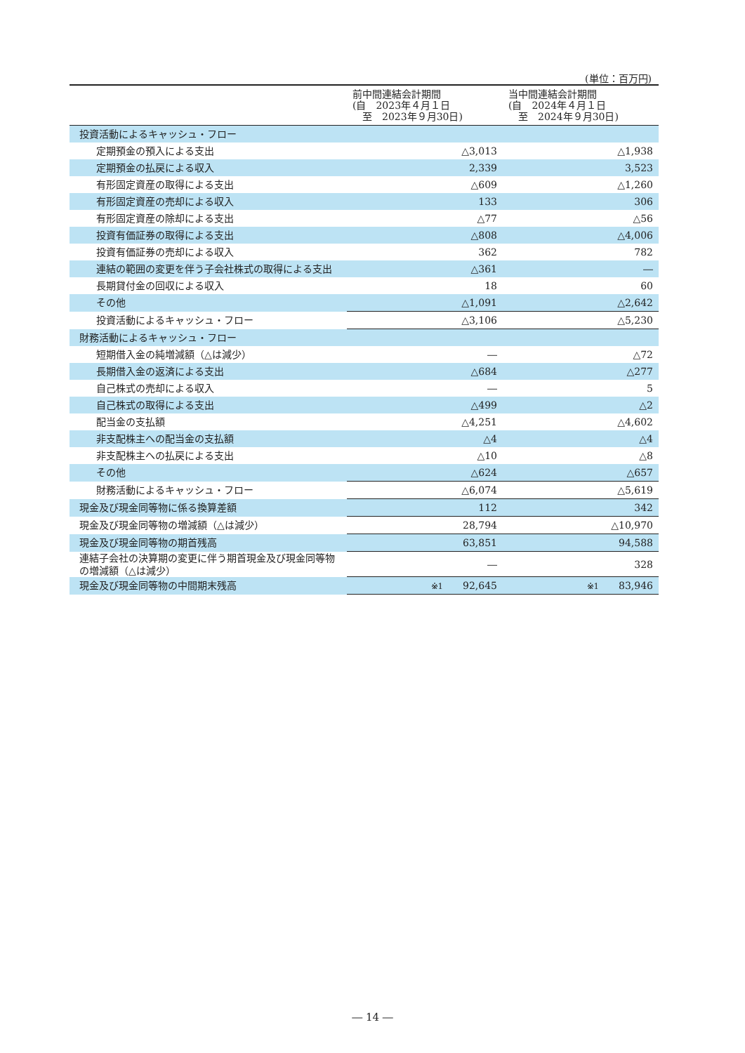(単位：百万円)
| | 前中間連結会計期間 (自 2023年４月１日 至 2023年９月30日) | 当中間連結会計期間 (自 2024年４月１日 至 2024年９月30日) |
| 投資活動によるキャッシュ・フロー | | |
| 定期預金の預入による支出 | △3,013 | △1,938 |
| 定期預金の払戻による収入 | 2,339 | 3,523 |
| 有形固定資産の取得による支出 | △609 | △1,260 |
| 有形固定資産の売却による収入 | 133 | 306 |
| 有形固定資産の除却による支出 | △77 | △56 |
| 投資有価証券の取得による支出 | △808 | △4,006 |
| 投資有価証券の売却による収入 | 362 | 782 |
| 連結の範囲の変更を伴う子会社株式の取得による支出 | △361 | ― |
| 長期貸付金の回収による収入 | 18 | 60 |
| その他 | △1,091 | △2,642 |
| 投資活動によるキャッシュ・フロー | △3,106 | △5,230 |
| 財務活動によるキャッシュ・フロー | | |
| 短期借入金の純増減額（△は減少） | ― | △72 |
| 長期借入金の返済による支出 | △684 | △277 |
| 自己株式の売却による収入 | ― | 5 |
| 自己株式の取得による支出 | △499 | △2 |
| 配当金の支払額 | △4,251 | △4,602 |
| 非支配株主への配当金の支払額 | △4 | △4 |
| 非支配株主への払戻による支出 | △10 | △8 |
| その他 | △624 | △657 |
| 財務活動によるキャッシュ・フロー | △6,074 | △5,619 |
| 現金及び現金同等物に係る換算差額 | 112 | 342 |
| 現金及び現金同等物の増減額（△は減少） | 28,794 | △10,970 |
| 現金及び現金同等物の期首残高 | 63,851 | 94,588 |
| 連結子会社の決算期の変更に伴う期首現金及び現金同等物の増減額（△は減少） | ― | 328 |
| 現金及び現金同等物の中間期末残高 | ※1 92,645 | ※1 83,946 |
― 14 ―